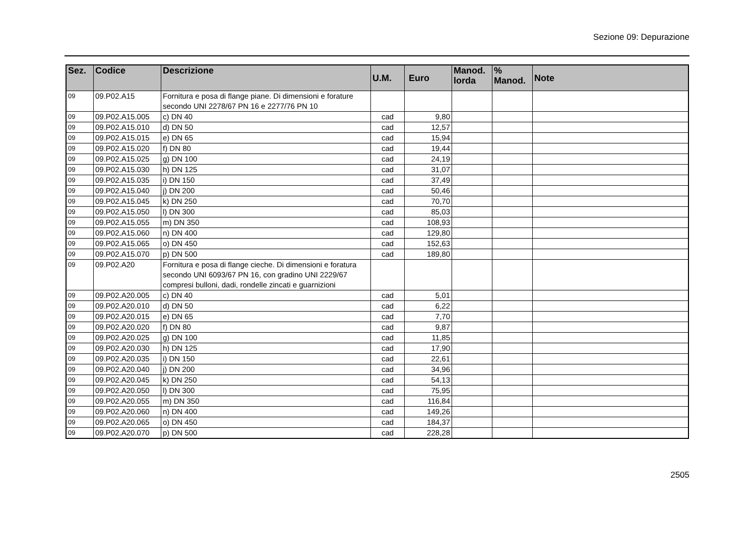Sezione 09: Depurazione
| Sez. | Codice | Descrizione | U.M. | Euro | Manod. lorda | % Manod. | Note |
| --- | --- | --- | --- | --- | --- | --- | --- |
| 09 | 09.P02.A15 | Fornitura e posa di flange piane. Di dimensioni e forature secondo UNI 2278/67 PN 16 e 2277/76 PN 10 | | | | | |
| 09 | 09.P02.A15.005 | c) DN 40 | cad | 9,80 | | | |
| 09 | 09.P02.A15.010 | d) DN 50 | cad | 12,57 | | | |
| 09 | 09.P02.A15.015 | e) DN 65 | cad | 15,94 | | | |
| 09 | 09.P02.A15.020 | f) DN 80 | cad | 19,44 | | | |
| 09 | 09.P02.A15.025 | g) DN 100 | cad | 24,19 | | | |
| 09 | 09.P02.A15.030 | h) DN 125 | cad | 31,07 | | | |
| 09 | 09.P02.A15.035 | i) DN 150 | cad | 37,49 | | | |
| 09 | 09.P02.A15.040 | j) DN 200 | cad | 50,46 | | | |
| 09 | 09.P02.A15.045 | k) DN 250 | cad | 70,70 | | | |
| 09 | 09.P02.A15.050 | l) DN 300 | cad | 85,03 | | | |
| 09 | 09.P02.A15.055 | m) DN 350 | cad | 108,93 | | | |
| 09 | 09.P02.A15.060 | n) DN 400 | cad | 129,80 | | | |
| 09 | 09.P02.A15.065 | o) DN 450 | cad | 152,63 | | | |
| 09 | 09.P02.A15.070 | p) DN 500 | cad | 189,80 | | | |
| 09 | 09.P02.A20 | Fornitura e posa di flange cieche. Di dimensioni e foratura secondo UNI 6093/67 PN 16, con gradino UNI 2229/67 compresi bulloni, dadi, rondelle zincati e guarnizioni | | | | | |
| 09 | 09.P02.A20.005 | c) DN 40 | cad | 5,01 | | | |
| 09 | 09.P02.A20.010 | d) DN 50 | cad | 6,22 | | | |
| 09 | 09.P02.A20.015 | e) DN 65 | cad | 7,70 | | | |
| 09 | 09.P02.A20.020 | f) DN 80 | cad | 9,87 | | | |
| 09 | 09.P02.A20.025 | g) DN 100 | cad | 11,85 | | | |
| 09 | 09.P02.A20.030 | h) DN 125 | cad | 17,90 | | | |
| 09 | 09.P02.A20.035 | i) DN 150 | cad | 22,61 | | | |
| 09 | 09.P02.A20.040 | j) DN 200 | cad | 34,96 | | | |
| 09 | 09.P02.A20.045 | k) DN 250 | cad | 54,13 | | | |
| 09 | 09.P02.A20.050 | l) DN 300 | cad | 75,95 | | | |
| 09 | 09.P02.A20.055 | m) DN 350 | cad | 116,84 | | | |
| 09 | 09.P02.A20.060 | n) DN 400 | cad | 149,26 | | | |
| 09 | 09.P02.A20.065 | o) DN 450 | cad | 184,37 | | | |
| 09 | 09.P02.A20.070 | p) DN 500 | cad | 228,28 | | | |
2505